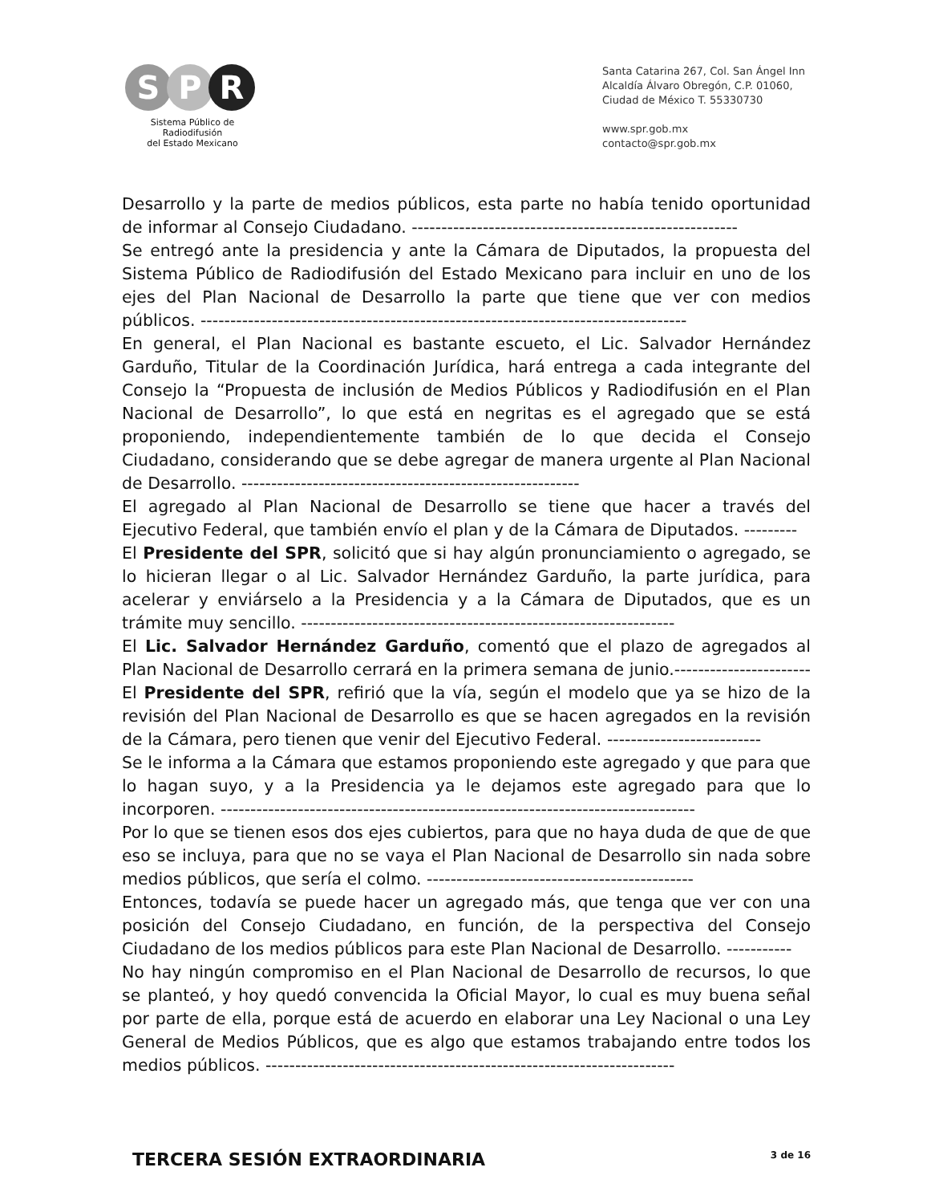S P R
Sistema Público de Radiodifusión
del Estado Mexicano
Santa Catarina 267, Col. San Ángel Inn
Alcaldía Álvaro Obregón, C.P. 01060,
Ciudad de México T. 55330730
www.spr.gob.mx
contacto@spr.gob.mx
Desarrollo y la parte de medios públicos, esta parte no había tenido oportunidad de informar al Consejo Ciudadano. -------------------------------------------------------
Se entregó ante la presidencia y ante la Cámara de Diputados, la propuesta del Sistema Público de Radiodifusión del Estado Mexicano para incluir en uno de los ejes del Plan Nacional de Desarrollo la parte que tiene que ver con medios públicos. ----------------------------------------------------------------------------------
En general, el Plan Nacional es bastante escueto, el Lic. Salvador Hernández Garduño, Titular de la Coordinación Jurídica, hará entrega a cada integrante del Consejo la “Propuesta de inclusión de Medios Públicos y Radiodifusión en el Plan Nacional de Desarrollo”, lo que está en negritas es el agregado que se está proponiendo, independientemente también de lo que decida el Consejo Ciudadano, considerando que se debe agregar de manera urgente al Plan Nacional de Desarrollo. ---------------------------------------------------------
El agregado al Plan Nacional de Desarrollo se tiene que hacer a través del Ejecutivo Federal, que también envío el plan y de la Cámara de Diputados. ---------
El Presidente del SPR, solicitó que si hay algún pronunciamiento o agregado, se lo hicieran llegar o al Lic. Salvador Hernández Garduño, la parte jurídica, para acelerar y enviárselo a la Presidencia y a la Cámara de Diputados, que es un trámite muy sencillo. ---------------------------------------------------------------
El Lic. Salvador Hernández Garduño, comentó que el plazo de agregados al Plan Nacional de Desarrollo cerrará en la primera semana de junio.-----------------------
El Presidente del SPR, refirió que la vía, según el modelo que ya se hizo de la revisión del Plan Nacional de Desarrollo es que se hacen agregados en la revisión de la Cámara, pero tienen que venir del Ejecutivo Federal. --------------------------
Se le informa a la Cámara que estamos proponiendo este agregado y que para que lo hagan suyo, y a la Presidencia ya le dejamos este agregado para que lo incorporen. --------------------------------------------------------------------------------
Por lo que se tienen esos dos ejes cubiertos, para que no haya duda de que de que eso se incluya, para que no se vaya el Plan Nacional de Desarrollo sin nada sobre medios públicos, que sería el colmo. ---------------------------------------------
Entonces, todavía se puede hacer un agregado más, que tenga que ver con una posición del Consejo Ciudadano, en función, de la perspectiva del Consejo Ciudadano de los medios públicos para este Plan Nacional de Desarrollo. -----------
No hay ningún compromiso en el Plan Nacional de Desarrollo de recursos, lo que se planteó, y hoy quedó convencida la Oficial Mayor, lo cual es muy buena señal por parte de ella, porque está de acuerdo en elaborar una Ley Nacional o una Ley General de Medios Públicos, que es algo que estamos trabajando entre todos los medios públicos. ---------------------------------------------------------------------
TERCERA SESIÓN EXTRAORDINARIA
3 de 16